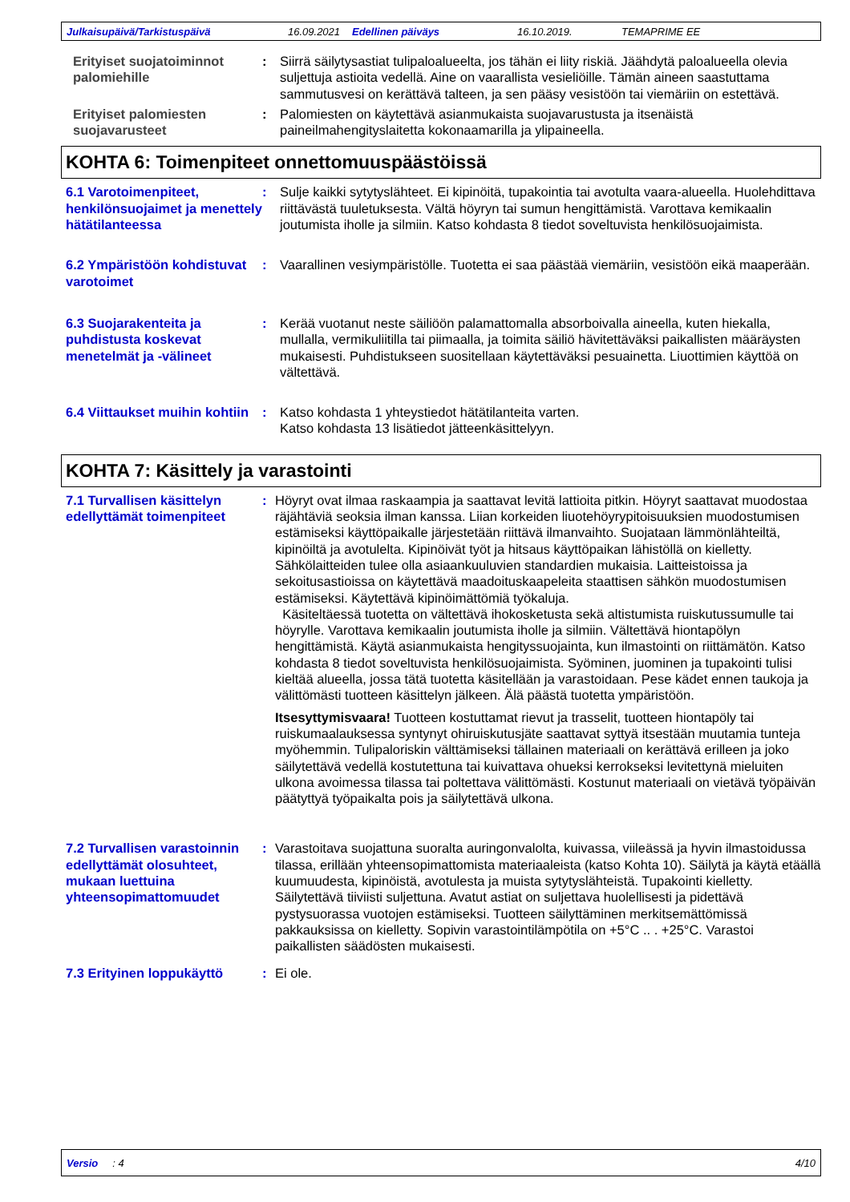Julkaisupäivä/Tarkistuspäivä 16.09.2021 Edellinen päiväys 16.10.2019. TEMAPRIME EE
Erityiset suojatoiminnot palomiehille
: Siirrä säilytysastiat tulipaloalueelta, jos tähän ei liity riskiä. Jäähdytä paloalueella olevia suljettuja astioita vedellä. Aine on vaarallista vesieliöille. Tämän aineen saastuttama sammutusvesi on kerättävä talteen, ja sen pääsy vesistöön tai viemäriin on estettävä.
Erityiset palomiesten suojavarusteet
: Palomiesten on käytettävä asianmukaista suojavarustusta ja itsenäistä paineilmahengityslaitetta kokonaamarilla ja ylipaineella.
KOHTA 6: Toimenpiteet onnettomuuspäästöissä
6.1 Varotoimenpiteet, henkilönsuojaimet ja menettely hätätilanteessa
: Sulje kaikki sytytyslähteet. Ei kipinöitä, tupakointia tai avotulta vaara-alueella. Huolehdittava riittävästä tuuletuksesta. Vältä höyryn tai sumun hengittämistä. Varottava kemikaalin joutumista iholle ja silmiin. Katso kohdasta 8 tiedot soveltuvista henkilösuojaimista.
6.2 Ympäristöön kohdistuvat varotoimet
: Vaarallinen vesiympäristölle. Tuotetta ei saa päästää viemäriin, vesistöön eikä maaperään.
6.3 Suojarakenteita ja puhdistusta koskevat menetelmät ja -välineet
: Kerää vuotanut neste säiliöön palamattomalla absorboivalla aineella, kuten hiekalla, mullalla, vermikuliitilla tai piimaalla, ja toimita säiliö hävitettäväksi paikallisten määräysten mukaisesti. Puhdistukseen suositellaan käytettäväksi pesuainetta. Liuottimien käyttöä on vältettävä.
6.4 Viittaukset muihin kohtiin
: Katso kohdasta 1 yhteystiedot hätätilanteita varten.
Katso kohdasta 13 lisätiedot jätteenkäsittelyyn.
KOHTA 7: Käsittely ja varastointi
7.1 Turvallisen käsittelyn edellyttämät toimenpiteet
: Höyryt ovat ilmaa raskaampia ja saattavat levitä lattioita pitkin. Höyryt saattavat muodostaa räjähtäviä seoksia ilman kanssa. Liian korkeiden liuotehöyrypitoisuuksien muodostumisen estämiseksi käyttöpaikalle järjestetään riittävä ilmanvaihto. Suojataan lämmönlähteiltä, kipinöiltä ja avotulelta. Kipinöivät työt ja hitsaus käyttöpaikan lähistöllä on kielletty. Sähkölaitteiden tulee olla asiaankuuluvien standardien mukaisia. Laitteistoissa ja sekoitusastioissa on käytettävä maadoituskaapeleita staattisen sähkön muodostumisen estämiseksi. Käytettävä kipinöimättömiä työkaluja.
Käsiteltäessä tuotetta on vältettävä ihokosketusta sekä altistumista ruiskutussumulle tai höyrylle. Varottava kemikaalin joutumista iholle ja silmiin. Vältettävä hiontapölyn hengittämistä. Käytä asianmukaista hengityssuojainta, kun ilmastointi on riittämätön. Katso kohdasta 8 tiedot soveltuvista henkilösuojaimista. Syöminen, juominen ja tupakointi tulisi kieltää alueella, jossa tätä tuotetta käsitellään ja varastoidaan. Pese kädet ennen taukoja ja välittömästi tuotteen käsittelyn jälkeen. Älä päästä tuotetta ympäristöön.
Itsesyttymisvaara! Tuotteen kostuttamat rievut ja trasselit, tuotteen hiontapöly tai ruiskumaalauksessa syntynyt ohiruiskutusjäte saattavat syttyä itsestään muutamia tunteja myöhemmin. Tulipaloriskin välttämiseksi tällainen materiaali on kerättävä erilleen ja joko säilytettävä vedellä kostutettuna tai kuivattava ohueksi kerrokseksi levitettynä mieluiten ulkona avoimessa tilassa tai poltettava välittömästi. Kostunut materiaali on vietävä työpäivän päätyttyä työpaikalta pois ja säilytettävä ulkona.
7.2 Turvallisen varastoinnin edellyttämät olosuhteet, mukaan luettuina yhteensopimattomuudet
: Varastoitava suojattuna suoralta auringonvalolta, kuivassa, viileässä ja hyvin ilmastoidussa tilassa, erillään yhteensopimattomista materiaaleista (katso Kohta 10). Säilytä ja käytä etäällä kuumuudesta, kipinöistä, avotulesta ja muista sytytyslähteistä. Tupakointi kielletty. Säilytettävä tiiviisti suljettuna. Avatut astiat on suljettava huolellisesti ja pidettävä pystysuorassa vuotojen estämiseksi. Tuotteen säilyttäminen merkitsemättömissä pakkauksissa on kielletty. Sopivin varastointilämpötila on +5°C .. . +25°C. Varastoi paikallisten säädösten mukaisesti.
7.3 Erityinen loppukäyttö
: Ei ole.
Versio : 4 4/10